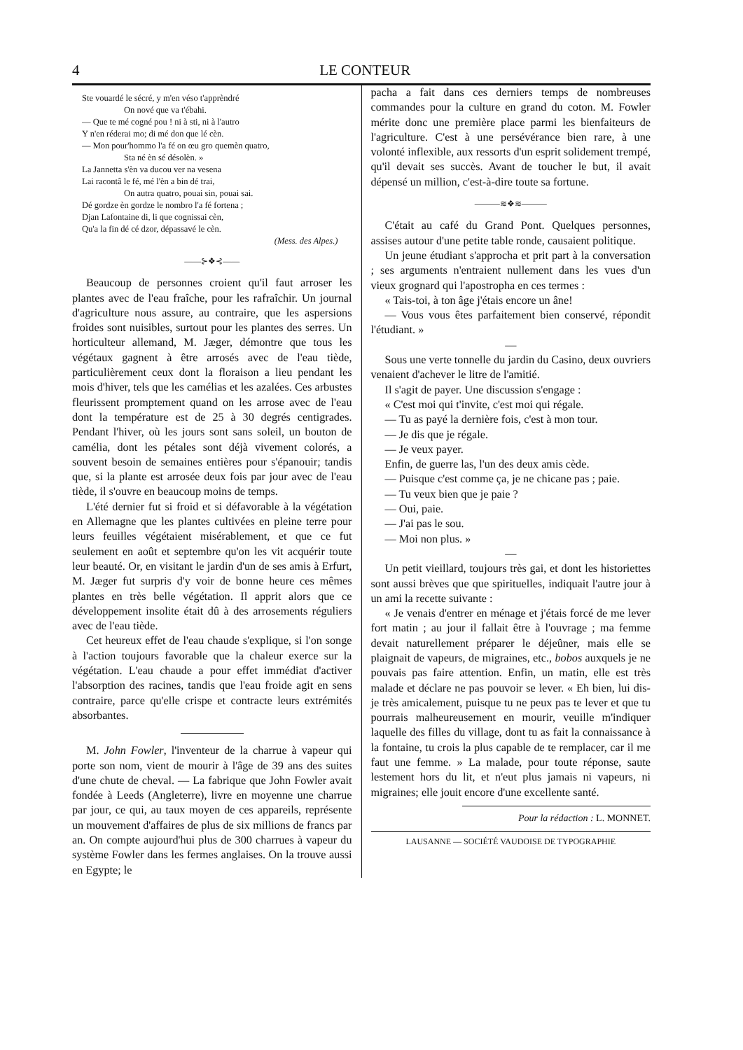4 LE CONTEUR
Ste vouardé le sécré, y m'en véso t'apprèndré
On nové que va t'ébahi.
— Que te mé cogné pou ! ni à sti, ni à l'autro
Y n'en réderai mo; di mé don que lé cèn.
— Mon pour'hommo l'a fé on œu gro quemèn quatro,
Sta né èn sé désolèn. »
La Jannetta s'èn va ducou ver na vesena
Lai racontâ le fé, mé l'èn a bin dé trai,
On autra quatro, pouai sin, pouai sai.
Dé gordze èn gordze le nombro l'a fé fortena ;
Djan Lafontaine di, li que cognissai cèn,
Qu'a la fin dé cé dzor, dépassavé le cèn.
(Mess. des Alpes.)
——⊱❖⊰——
Beaucoup de personnes croient qu'il faut arroser les plantes avec de l'eau fraîche, pour les rafraîchir. Un journal d'agriculture nous assure, au contraire, que les aspersions froides sont nuisibles, surtout pour les plantes des serres. Un horticulteur allemand, M. Jæger, démontre que tous les végétaux gagnent à être arrosés avec de l'eau tiède, particulièrement ceux dont la floraison a lieu pendant les mois d'hiver, tels que les camélias et les azalées. Ces arbustes fleurissent promptement quand on les arrose avec de l'eau dont la température est de 25 à 30 degrés centigrades. Pendant l'hiver, où les jours sont sans soleil, un bouton de camélia, dont les pétales sont déjà vivement colorés, a souvent besoin de semaines entières pour s'épanouir; tandis que, si la plante est arrosée deux fois par jour avec de l'eau tiède, il s'ouvre en beaucoup moins de temps.
L'été dernier fut si froid et si défavorable à la végétation en Allemagne que les plantes cultivées en pleine terre pour leurs feuilles végétaient misérablement, et que ce fut seulement en août et septembre qu'on les vit acquérir toute leur beauté. Or, en visitant le jardin d'un de ses amis à Erfurt, M. Jæger fut surpris d'y voir de bonne heure ces mêmes plantes en très belle végétation. Il apprit alors que ce développement insolite était dû à des arrosements réguliers avec de l'eau tiède.
Cet heureux effet de l'eau chaude s'explique, si l'on songe à l'action toujours favorable que la chaleur exerce sur la végétation. L'eau chaude a pour effet immédiat d'activer l'absorption des racines, tandis que l'eau froide agit en sens contraire, parce qu'elle crispe et contracte leurs extrémités absorbantes.
M. John Fowler, l'inventeur de la charrue à vapeur qui porte son nom, vient de mourir à l'âge de 39 ans des suites d'une chute de cheval. — La fabrique que John Fowler avait fondée à Leeds (Angleterre), livre en moyenne une charrue par jour, ce qui, au taux moyen de ces appareils, représente un mouvement d'affaires de plus de six millions de francs par an. On compte aujourd'hui plus de 300 charrues à vapeur du système Fowler dans les fermes anglaises. On la trouve aussi en Egypte; le
pacha a fait dans ces derniers temps de nombreuses commandes pour la culture en grand du coton. M. Fowler mérite donc une première place parmi les bienfaiteurs de l'agriculture. C'est à une persévérance bien rare, à une volonté inflexible, aux ressorts d'un esprit solidement trempé, qu'il devait ses succès. Avant de toucher le but, il avait dépensé un million, c'est-à-dire toute sa fortune.
———≋❖≋———
C'était au café du Grand Pont. Quelques personnes, assises autour d'une petite table ronde, causaient politique.
Un jeune étudiant s'approcha et prit part à la conversation ; ses arguments n'entraient nullement dans les vues d'un vieux grognard qui l'apostropha en ces termes :
« Tais-toi, à ton âge j'étais encore un âne!
— Vous vous êtes parfaitement bien conservé, répondit l'étudiant. »
—
Sous une verte tonnelle du jardin du Casino, deux ouvriers venaient d'achever le litre de l'amitié.
Il s'agit de payer. Une discussion s'engage :
« C'est moi qui t'invite, c'est moi qui régale.
— Tu as payé la dernière fois, c'est à mon tour.
— Je dis que je régale.
— Je veux payer.
Enfin, de guerre las, l'un des deux amis cède.
— Puisque c'est comme ça, je ne chicane pas ; paie.
— Tu veux bien que je paie ?
— Oui, paie.
— J'ai pas le sou.
— Moi non plus. »
—
Un petit vieillard, toujours très gai, et dont les historiettes sont aussi brèves que que spirituelles, indiquait l'autre jour à un ami la recette suivante :
« Je venais d'entrer en ménage et j'étais forcé de me lever fort matin ; au jour il fallait être à l'ouvrage ; ma femme devait naturellement préparer le déjeûner, mais elle se plaignait de vapeurs, de migraines, etc., bobos auxquels je ne pouvais pas faire attention. Enfin, un matin, elle est très malade et déclare ne pas pouvoir se lever. « Eh bien, lui dis-je très amicalement, puisque tu ne peux pas te lever et que tu pourrais malheureusement en mourir, veuille m'indiquer laquelle des filles du village, dont tu as fait la connaissance à la fontaine, tu crois la plus capable de te remplacer, car il me faut une femme. » La malade, pour toute réponse, saute lestement hors du lit, et n'eut plus jamais ni vapeurs, ni migraines; elle jouit encore d'une excellente santé.
Pour la rédaction : L. MONNET.
LAUSANNE — SOCIÉTÉ VAUDOISE DE TYPOGRAPHIE